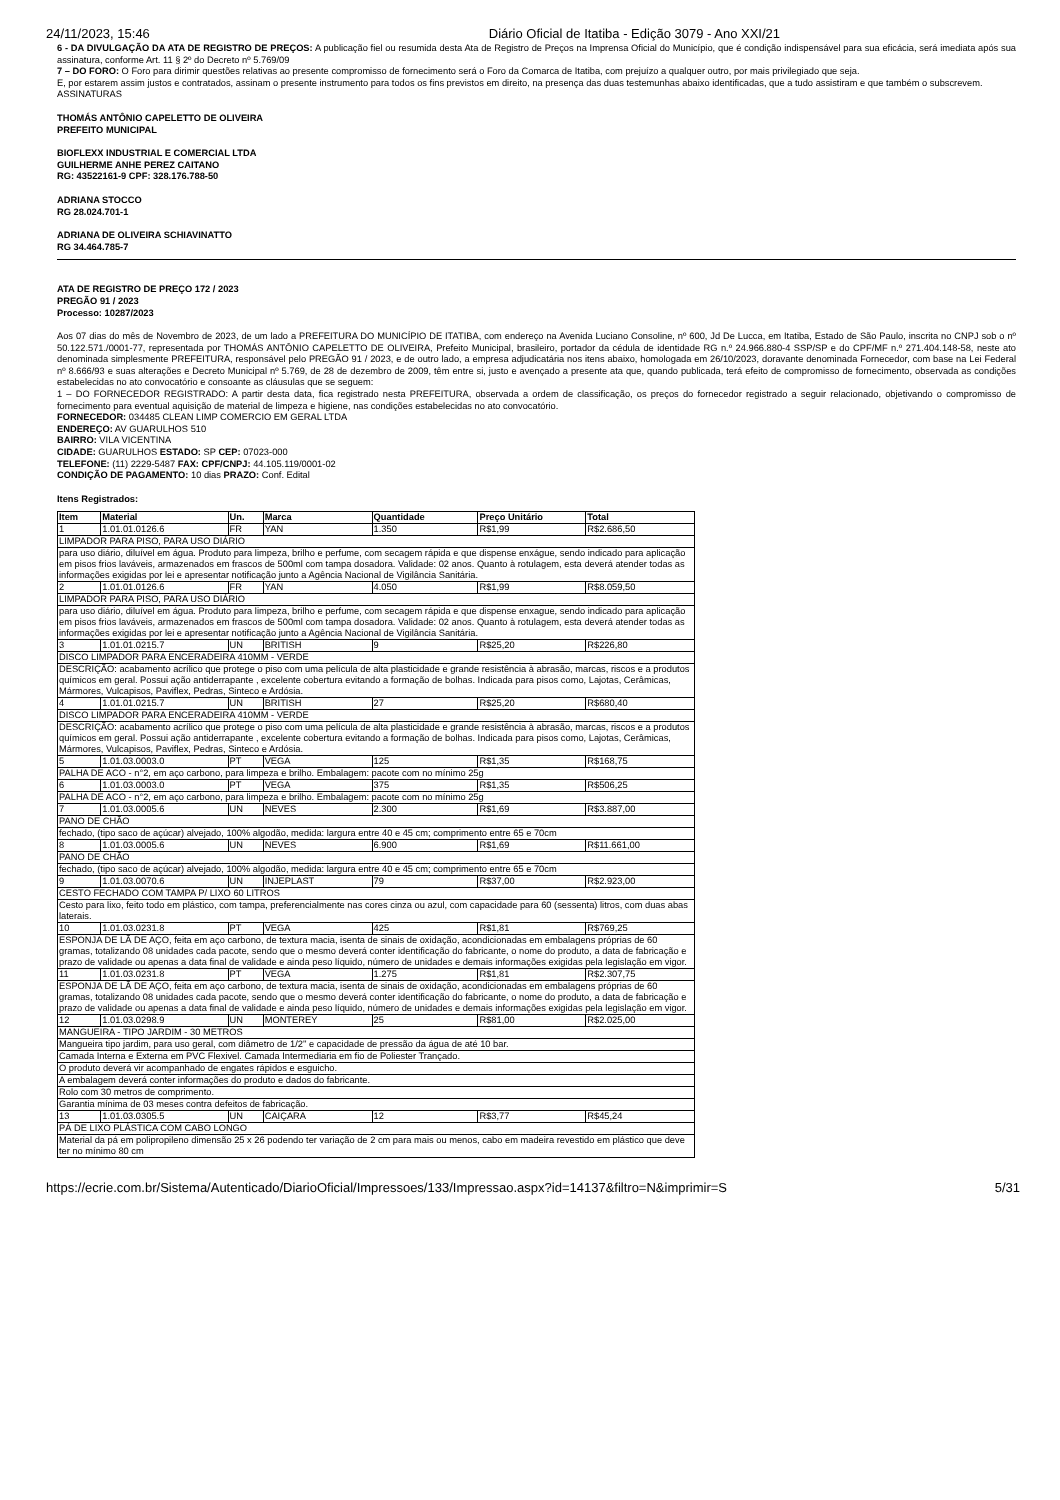24/11/2023, 15:46 Diário Oficial de Itatiba - Edição 3079 - Ano XXI/21
6 - DA DIVULGAÇÃO DA ATA DE REGISTRO DE PREÇOS: A publicação fiel ou resumida desta Ata de Registro de Preços na Imprensa Oficial do Município, que é condição indispensável para sua eficácia, será imediata após sua assinatura, conforme Art. 11 § 2º do Decreto nº 5.769/09
7 – DO FORO: O Foro para dirimir questões relativas ao presente compromisso de fornecimento será o Foro da Comarca de Itatiba, com prejuízo a qualquer outro, por mais privilegiado que seja.
E, por estarem assim justos e contratados, assinam o presente instrumento para todos os fins previstos em direito, na presença das duas testemunhas abaixo identificadas, que a tudo assistiram e que também o subscrevem.
ASSINATURAS
THOMÁS ANTÔNIO CAPELETTO DE OLIVEIRA
PREFEITO MUNICIPAL
BIOFLEXX INDUSTRIAL E COMERCIAL LTDA
GUILHERME ANHE PEREZ CAITANO
RG: 43522161-9 CPF: 328.176.788-50
ADRIANA STOCCO
RG 28.024.701-1
ADRIANA DE OLIVEIRA SCHIAVINATTO
RG 34.464.785-7
ATA DE REGISTRO DE PREÇO 172 / 2023
PREGÃO 91 / 2023
Processo: 10287/2023
Aos 07 dias do mês de Novembro de 2023, de um lado a PREFEITURA DO MUNICÍPIO DE ITATIBA, com endereço na Avenida Luciano Consoline, nº 600, Jd De Lucca, em Itatiba, Estado de São Paulo, inscrita no CNPJ sob o nº 50.122.571./0001-77, representada por THOMÁS ANTÔNIO CAPELETTO DE OLIVEIRA, Prefeito Municipal, brasileiro, portador da cédula de identidade RG n.º 24.966.880-4 SSP/SP e do CPF/MF n.º 271.404.148-58, neste ato denominada simplesmente PREFEITURA, responsável pelo PREGÃO 91 / 2023, e de outro lado, a empresa adjudicatária nos itens abaixo, homologada em 26/10/2023, doravante denominada Fornecedor, com base na Lei Federal nº 8.666/93 e suas alterações e Decreto Municipal nº 5.769, de 28 de dezembro de 2009, têm entre si, justo e avençado a presente ata que, quando publicada, terá efeito de compromisso de fornecimento, observada as condições estabelecidas no ato convocatório e consoante as cláusulas que se seguem:
1 – DO FORNECEDOR REGISTRADO: A partir desta data, fica registrado nesta PREFEITURA, observada a ordem de classificação, os preços do fornecedor registrado a seguir relacionado, objetivando o compromisso de fornecimento para eventual aquisição de material de limpeza e higiene, nas condições estabelecidas no ato convocatório.
FORNECEDOR: 034485 CLEAN LIMP COMERCIO EM GERAL LTDA
ENDEREÇO: AV GUARULHOS 510
BAIRRO: VILA VICENTINA
CIDADE: GUARULHOS ESTADO: SP CEP: 07023-000
TELEFONE: (11) 2229-5487 FAX: CPF/CNPJ: 44.105.119/0001-02
CONDIÇÃO DE PAGAMENTO: 10 dias PRAZO: Conf. Edital
Itens Registrados:
| Item | Material | Un. | Marca | Quantidade | Preço Unitário | Total |
| --- | --- | --- | --- | --- | --- | --- |
| 1 | 1.01.01.0126.6 | FR | YAN | 1.350 | R$1,99 | R$2.686,50 |
| LIMPADOR PARA PISO, PARA USO DIÁRIO | | | | | | |
| para uso diário, diluível em água. Produto para limpeza, brilho e perfume, com secagem rápida e que dispense enxágue, sendo indicado para aplicação em pisos frios laváveis, armazenados em frascos de 500ml com tampa dosadora. Validade: 02 anos. Quanto à rotulagem, esta deverá atender todas as informações exigidas por lei e apresentar notificação junto a Agência Nacional de Vigilância Sanitária. | | | | | | |
| 2 | 1.01.01.0126.6 | FR | YAN | 4.050 | R$1,99 | R$8.059,50 |
| LIMPADOR PARA PISO, PARA USO DIÁRIO | | | | | | |
| para uso diário, diluível em água. Produto para limpeza, brilho e perfume, com secagem rápida e que dispense enxague, sendo indicado para aplicação em pisos frios laváveis, armazenados em frascos de 500ml com tampa dosadora. Validade: 02 anos. Quanto à rotulagem, esta deverá atender todas as informações exigidas por lei e apresentar notificação junto a Agência Nacional de Vigilância Sanitária. | | | | | | |
| 3 | 1.01.01.0215.7 | UN | BRITISH | 9 | R$25,20 | R$226,80 |
| DISCO LIMPADOR PARA ENCERADEIRA 410MM - VERDE | | | | | | |
| DESCRIÇÃO: acabamento acrílico que protege o piso com uma película de alta plasticidade e grande resistência à abrasão, marcas, riscos e a produtos químicos em geral. Possui ação antiderrapante , excelente cobertura evitando a formação de bolhas. Indicada para pisos como, Lajotas, Cerâmicas, Mármores, Vulcapisos, Paviflex, Pedras, Sinteco e Ardósia. | | | | | | |
| 4 | 1.01.01.0215.7 | UN | BRITISH | 27 | R$25,20 | R$680,40 |
| DISCO LIMPADOR PARA ENCERADEIRA 410MM - VERDE | | | | | | |
| DESCRIÇÃO: acabamento acrílico que protege o piso com uma película de alta plasticidade e grande resistência à abrasão, marcas, riscos e a produtos químicos em geral. Possui ação antiderrapante , excelente cobertura evitando a formação de bolhas. Indicada para pisos como, Lajotas, Cerâmicas, Mármores, Vulcapisos, Paviflex, Pedras, Sinteco e Ardósia. | | | | | | |
| 5 | 1.01.03.0003.0 | PT | VEGA | 125 | R$1,35 | R$168,75 |
| PALHA DE ACO - n°2, em aço carbono, para limpeza e brilho. Embalagem: pacote com no mínimo 25g | | | | | | |
| 6 | 1.01.03.0003.0 | PT | VEGA | 375 | R$1,35 | R$506,25 |
| PALHA DE ACO - n°2, em aço carbono, para limpeza e brilho. Embalagem: pacote com no mínimo 25g | | | | | | |
| 7 | 1.01.03.0005.6 | UN | NEVES | 2.300 | R$1,69 | R$3.887,00 |
| PANO DE CHÃO | | | | | | |
| fechado, (tipo saco de açúcar) alvejado, 100% algodão, medida: largura entre 40 e 45 cm; comprimento entre 65 e 70cm | | | | | | |
| 8 | 1.01.03.0005.6 | UN | NEVES | 6.900 | R$1,69 | R$11.661,00 |
| PANO DE CHÃO | | | | | | |
| fechado, (tipo saco de açúcar) alvejado, 100% algodão, medida: largura entre 40 e 45 cm; comprimento entre 65 e 70cm | | | | | | |
| 9 | 1.01.03.0070.6 | UN | INJEPLAST | 79 | R$37,00 | R$2.923,00 |
| CESTO FECHADO COM TAMPA P/ LIXO 60 LITROS | | | | | | |
| Cesto para lixo, feito todo em plástico, com tampa, preferencialmente nas cores cinza ou azul, com capacidade para 60 (sessenta) litros, com duas abas laterais. | | | | | | |
| 10 | 1.01.03.0231.8 | PT | VEGA | 425 | R$1,81 | R$769,25 |
| ESPONJA DE LÃ DE AÇO, feita em aço carbono, de textura macia, isenta de sinais de oxidação, acondicionadas em embalagens próprias de 60 gramas, totalizando 08 unidades cada pacote, sendo que o mesmo deverá conter identificação do fabricante, o nome do produto, a data de fabricação e prazo de validade ou apenas a data final de validade e ainda peso líquido, número de unidades e demais informações exigidas pela legislação em vigor. | | | | | | |
| 11 | 1.01.03.0231.8 | PT | VEGA | 1.275 | R$1,81 | R$2.307,75 |
| ESPONJA DE LÃ DE AÇO, feita em aço carbono, de textura macia, isenta de sinais de oxidação, acondicionadas em embalagens próprias de 60 gramas, totalizando 08 unidades cada pacote, sendo que o mesmo deverá conter identificação do fabricante, o nome do produto, a data de fabricação e prazo de validade ou apenas a data final de validade e ainda peso líquido, número de unidades e demais informações exigidas pela legislação em vigor. | | | | | | |
| 12 | 1.01.03.0298.9 | UN | MONTEREY | 25 | R$81,00 | R$2.025,00 |
| MANGUEIRA - TIPO JARDIM - 30 METROS | | | | | | |
| Mangueira tipo jardim, para uso geral, com diâmetro de 1/2'' e capacidade de pressão da água de até 10 bar. | | | | | | |
| Camada Interna e Externa em PVC Flexivel. Camada Intermediaria em fio de Poliester Trançado. | | | | | | |
| O produto deverá vir acompanhado de engates rápidos e esguicho. | | | | | | |
| A embalagem deverá conter informações do produto e dados do fabricante. | | | | | | |
| Rolo com 30 metros de comprimento. | | | | | | |
| Garantia mínima de 03 meses contra defeitos de fabricação. | | | | | | |
| 13 | 1.01.03.0305.5 | UN | CAIÇARA | 12 | R$3,77 | R$45,24 |
| PÁ DE LIXO PLÁSTICA COM CABO LONGO | | | | | | |
| Material da pá em polipropileno dimensão 25 x 26 podendo ter variação de 2 cm para mais ou menos, cabo em madeira revestido em plástico que deve ter no mínimo 80 cm | | | | | | |
https://ecrie.com.br/Sistema/Autenticado/DiarioOficial/Impressoes/133/Impressao.aspx?id=14137&filtro=N&imprimir=S 5/31